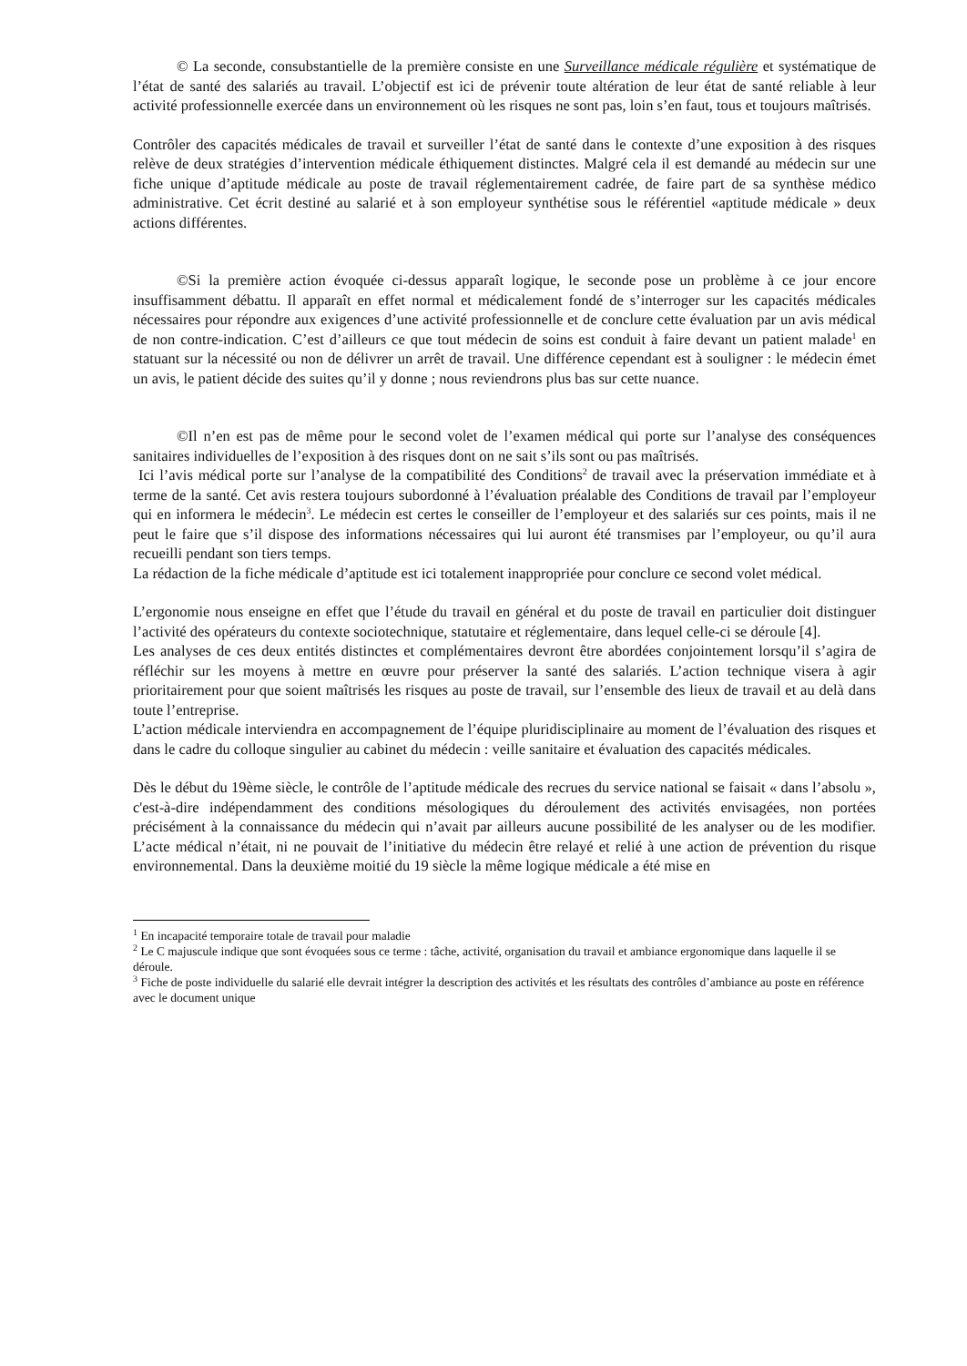© La seconde, consubstantielle de la première consiste en une Surveillance médicale régulière et systématique de l’état de santé des salariés au travail. L’objectif est ici de prévenir toute altération de leur état de santé reliable à leur activité professionnelle exercée dans un environnement où les risques ne sont pas, loin s’en faut, tous et toujours maîtrisés.
Contrôler des capacités médicales de travail et surveiller l’état de santé dans le contexte d’une exposition à des risques relève de deux stratégies d’intervention médicale éthiquement distinctes. Malgré cela il est demandé au médecin sur une fiche unique d’aptitude médicale au poste de travail réglementairement cadrée, de faire part de sa synthèse médico administrative. Cet écrit destiné au salarié et à son employeur synthétise sous le référentiel «aptitude médicale » deux actions différentes.
©Si la première action évoquée ci-dessus apparaît logique, le seconde pose un problème à ce jour encore insuffisamment débattu. Il apparaît en effet normal et médicalement fondé de s’interroger sur les capacités médicales nécessaires pour répondre aux exigences d’une activité professionnelle et de conclure cette évaluation par un avis médical de non contre-indication. C’est d’ailleurs ce que tout médecin de soins est conduit à faire devant un patient malade<sup>1</sup> en statuant sur la nécessité ou non de délivrer un arrêt de travail. Une différence cependant est à souligner : le médecin émet un avis, le patient décide des suites qu’il y donne ; nous reviendrons plus bas sur cette nuance.
©Il n’en est pas de même pour le second volet de l’examen médical qui porte sur l’analyse des conséquences sanitaires individuelles de l’exposition à des risques dont on ne sait s’ils sont ou pas maîtrisés.
Ici l’avis médical porte sur l’analyse de la compatibilité des Conditions<sup>2</sup> de travail avec la préservation immédiate et à terme de la santé. Cet avis restera toujours subordonné à l’évaluation préalable des Conditions de travail par l’employeur qui en informera le médecin<sup>3</sup>. Le médecin est certes le conseiller de l’employeur et des salariés sur ces points, mais il ne peut le faire que s’il dispose des informations nécessaires qui lui auront été transmises par l’employeur, ou qu’il aura recueilli pendant son tiers temps.
La rédaction de la fiche médicale d’aptitude est ici totalement inappropriée pour conclure ce second volet médical.
L’ergonomie nous enseigne en effet que l’étude du travail en général et du poste de travail en particulier doit distinguer l’activité des opérateurs du contexte sociotechnique, statutaire et réglementaire, dans lequel celle-ci se déroule [4].
Les analyses de ces deux entités distinctes et complémentaires devront être abordées conjointement lorsqu’il s’agira de réfléchir sur les moyens à mettre en œuvre pour préserver la santé des salariés. L’action technique visera à agir prioritairement pour que soient maîtrisés les risques au poste de travail, sur l’ensemble des lieux de travail et au delà dans toute l’entreprise.
L’action médicale interviendra en accompagnement de l’équipe pluridisciplinaire au moment de l’évaluation des risques et dans le cadre du colloque singulier au cabinet du médecin : veille sanitaire et évaluation des capacités médicales.
Dès le début du 19ème siècle, le contrôle de l’aptitude médicale des recrues du service national se faisait « dans l’absolu », c'est-à-dire indépendamment des conditions mésologiques du déroulement des activités envisagées, non portées précisément à la connaissance du médecin qui n’avait par ailleurs aucune possibilité de les analyser ou de les modifier. L’acte médical n’était, ni ne pouvait de l’initiative du médecin être relayé et relié à une action de prévention du risque environnemental. Dans la deuxième moitié du 19 siècle la même logique médicale a été mise en
<sup>1</sup> En incapacité temporaire totale de travail pour maladie
<sup>2</sup> Le C majuscule indique que sont évoquées sous ce terme : tâche, activité, organisation du travail et ambiance ergonomique dans laquelle il se déroule.
<sup>3</sup> Fiche de poste individuelle du salarié elle devrait intégrer la description des activités et les résultats des contrôles d’ambiance au poste en référence avec le document unique